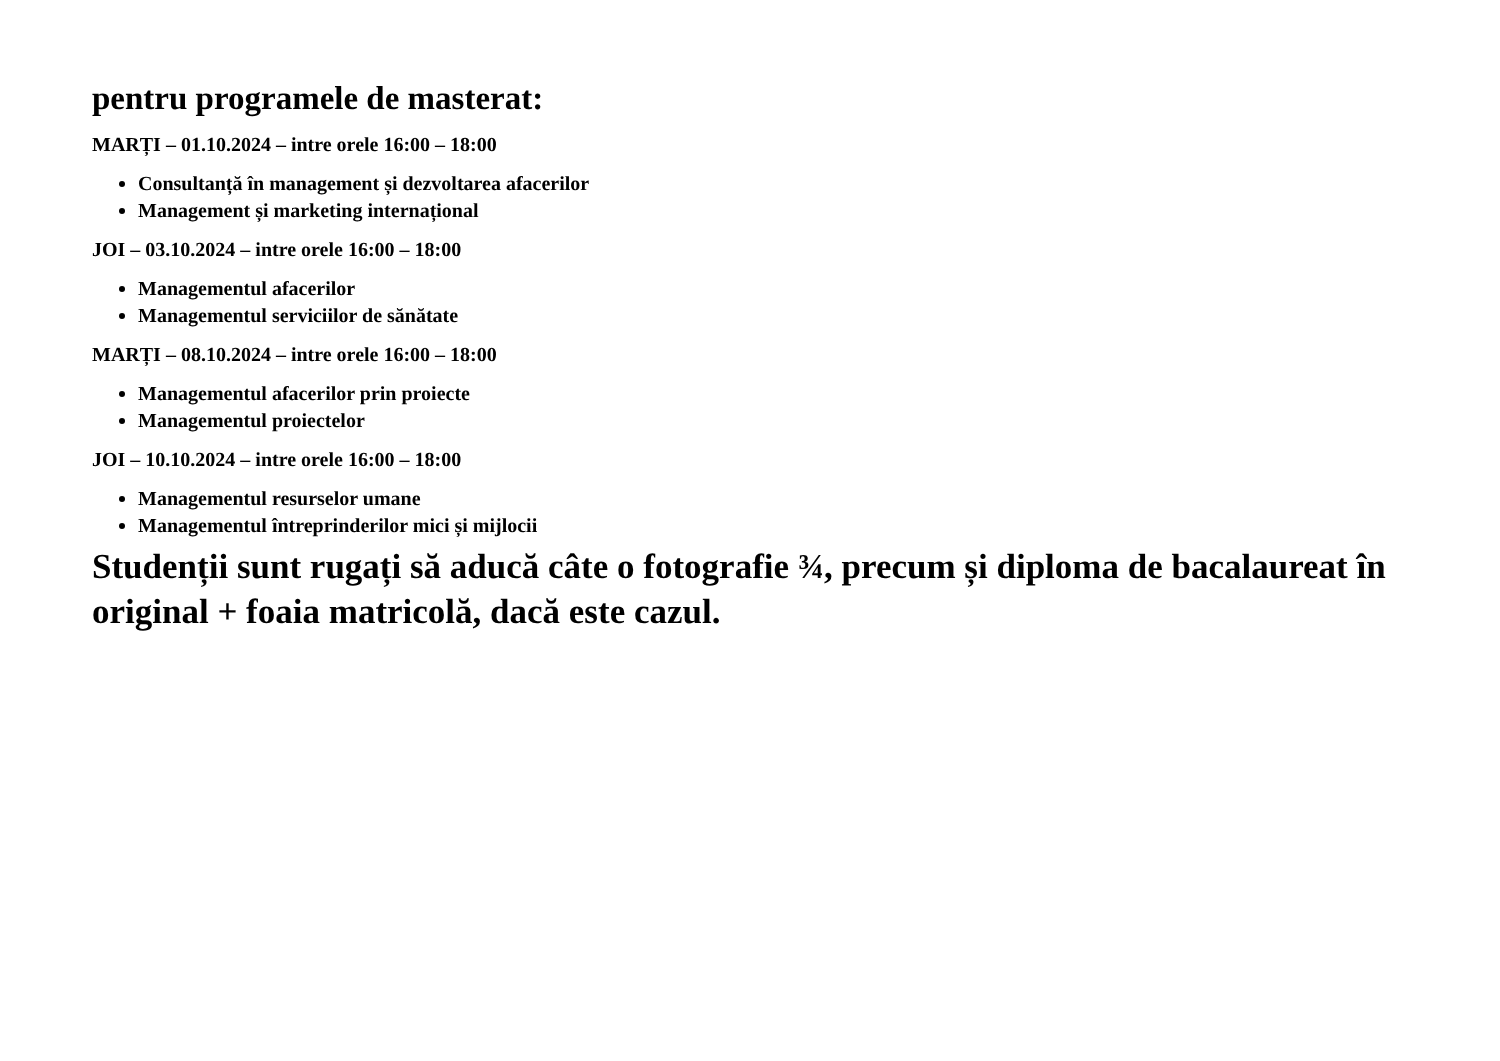pentru programele de masterat:
MARȚI – 01.10.2024 – intre orele 16:00 – 18:00
Consultanță în management și dezvoltarea afacerilor
Management și marketing internațional
JOI – 03.10.2024 – intre orele 16:00 – 18:00
Managementul afacerilor
Managementul serviciilor de sănătate
MARȚI – 08.10.2024 – intre orele 16:00 – 18:00
Managementul afacerilor prin proiecte
Managementul proiectelor
JOI – 10.10.2024 – intre orele 16:00 – 18:00
Managementul resurselor umane
Managementul întreprinderilor mici și mijlocii
Studenții sunt rugați să aducă câte o fotografie ¾, precum și diploma de bacalaureat în original + foaia matricolă, dacă este cazul.